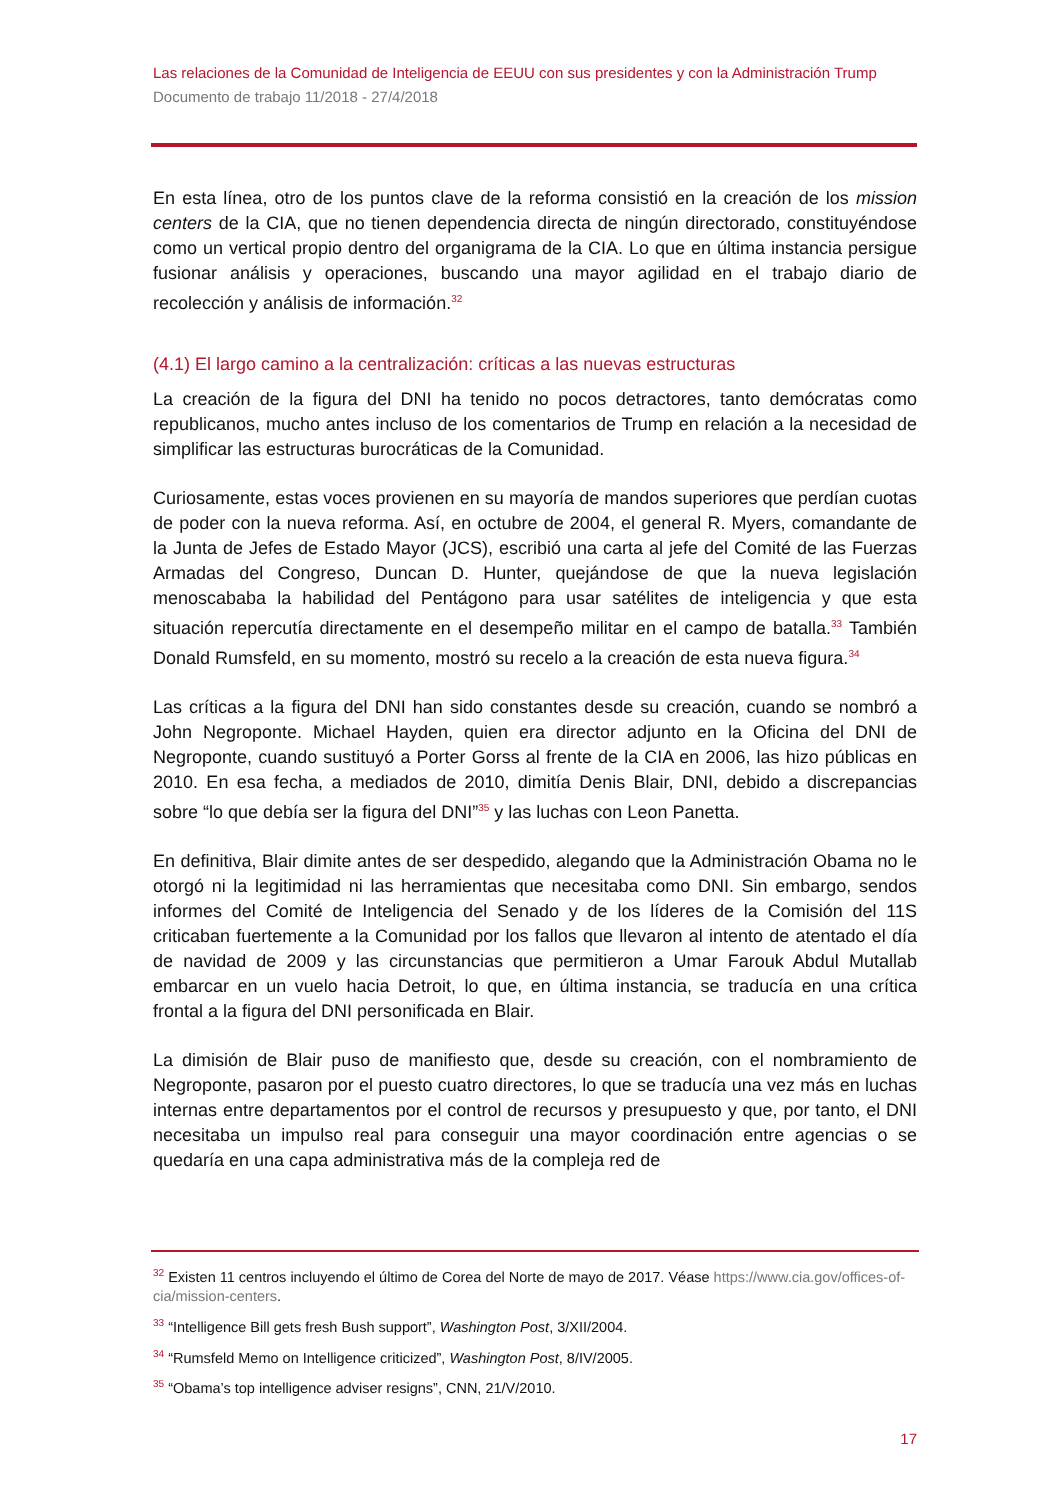Las relaciones de la Comunidad de Inteligencia de EEUU con sus presidentes y con la Administración Trump
Documento de trabajo 11/2018 - 27/4/2018
En esta línea, otro de los puntos clave de la reforma consistió en la creación de los mission centers de la CIA, que no tienen dependencia directa de ningún directorado, constituyéndose como un vertical propio dentro del organigrama de la CIA. Lo que en última instancia persigue fusionar análisis y operaciones, buscando una mayor agilidad en el trabajo diario de recolección y análisis de información.<sup>32</sup>
(4.1) El largo camino a la centralización: críticas a las nuevas estructuras
La creación de la figura del DNI ha tenido no pocos detractores, tanto demócratas como republicanos, mucho antes incluso de los comentarios de Trump en relación a la necesidad de simplificar las estructuras burocráticas de la Comunidad.
Curiosamente, estas voces provienen en su mayoría de mandos superiores que perdían cuotas de poder con la nueva reforma. Así, en octubre de 2004, el general R. Myers, comandante de la Junta de Jefes de Estado Mayor (JCS), escribió una carta al jefe del Comité de las Fuerzas Armadas del Congreso, Duncan D. Hunter, quejándose de que la nueva legislación menoscababa la habilidad del Pentágono para usar satélites de inteligencia y que esta situación repercutía directamente en el desempeño militar en el campo de batalla.<sup>33</sup> También Donald Rumsfeld, en su momento, mostró su recelo a la creación de esta nueva figura.<sup>34</sup>
Las críticas a la figura del DNI han sido constantes desde su creación, cuando se nombró a John Negroponte. Michael Hayden, quien era director adjunto en la Oficina del DNI de Negroponte, cuando sustituyó a Porter Gorss al frente de la CIA en 2006, las hizo públicas en 2010. En esa fecha, a mediados de 2010, dimitía Denis Blair, DNI, debido a discrepancias sobre “lo que debía ser la figura del DNI”<sup>35</sup> y las luchas con Leon Panetta.
En definitiva, Blair dimite antes de ser despedido, alegando que la Administración Obama no le otorgó ni la legitimidad ni las herramientas que necesitaba como DNI. Sin embargo, sendos informes del Comité de Inteligencia del Senado y de los líderes de la Comisión del 11S criticaban fuertemente a la Comunidad por los fallos que llevaron al intento de atentado el día de navidad de 2009 y las circunstancias que permitieron a Umar Farouk Abdul Mutallab embarcar en un vuelo hacia Detroit, lo que, en última instancia, se traducía en una crítica frontal a la figura del DNI personificada en Blair.
La dimisión de Blair puso de manifiesto que, desde su creación, con el nombramiento de Negroponte, pasaron por el puesto cuatro directores, lo que se traducía una vez más en luchas internas entre departamentos por el control de recursos y presupuesto y que, por tanto, el DNI necesitaba un impulso real para conseguir una mayor coordinación entre agencias o se quedaría en una capa administrativa más de la compleja red de
<sup>32</sup> Existen 11 centros incluyendo el último de Corea del Norte de mayo de 2017. Véase https://www.cia.gov/offices-of-cia/mission-centers.
<sup>33</sup> “Intelligence Bill gets fresh Bush support”, Washington Post, 3/XII/2004.
<sup>34</sup> “Rumsfeld Memo on Intelligence criticized”, Washington Post, 8/IV/2005.
<sup>35</sup> “Obama’s top intelligence adviser resigns”, CNN, 21/V/2010.
17